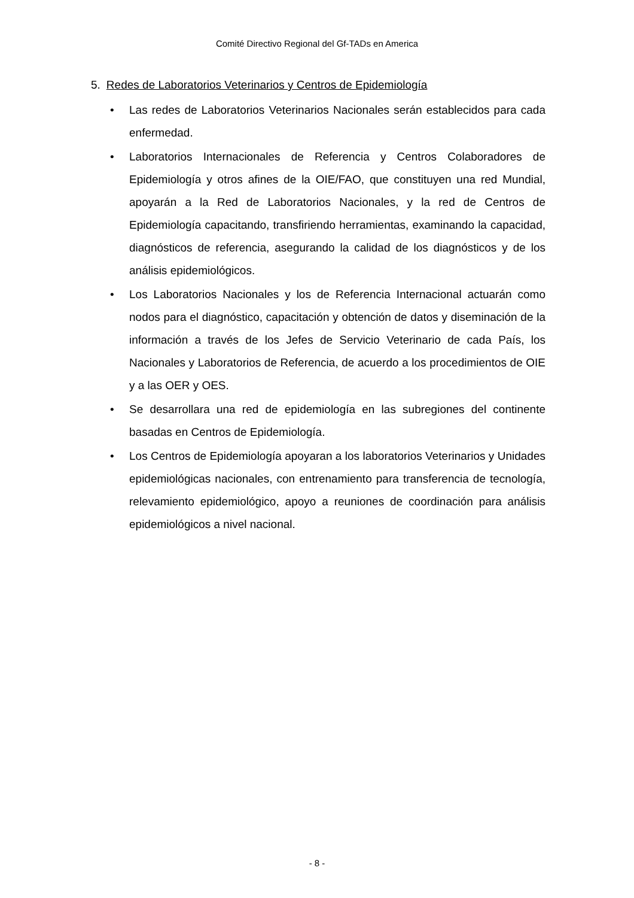Comité Directivo Regional del Gf-TADs en America
5. Redes de Laboratorios Veterinarios y Centros de Epidemiología
• Las redes de Laboratorios Veterinarios Nacionales serán establecidos para cada enfermedad.
• Laboratorios Internacionales de Referencia y Centros Colaboradores de Epidemiología y otros afines de la OIE/FAO, que constituyen una red Mundial, apoyarán a la Red de Laboratorios Nacionales, y la red de Centros de Epidemiología capacitando, transfiriendo herramientas, examinando la capacidad, diagnósticos de referencia, asegurando la calidad de los diagnósticos y de los análisis epidemiológicos.
• Los Laboratorios Nacionales y los de Referencia Internacional actuarán como nodos para el diagnóstico, capacitación y obtención de datos y diseminación de la información a través de los Jefes de Servicio Veterinario de cada País, los Nacionales y Laboratorios de Referencia, de acuerdo a los procedimientos de OIE y a las OER y OES.
• Se desarrollara una red de epidemiología en las subregiones del continente basadas en Centros de Epidemiología.
• Los Centros de Epidemiología apoyaran a los laboratorios Veterinarios y Unidades epidemiológicas nacionales, con entrenamiento para transferencia de tecnología, relevamiento epidemiológico, apoyo a reuniones de coordinación para análisis epidemiológicos a nivel nacional.
- 8 -